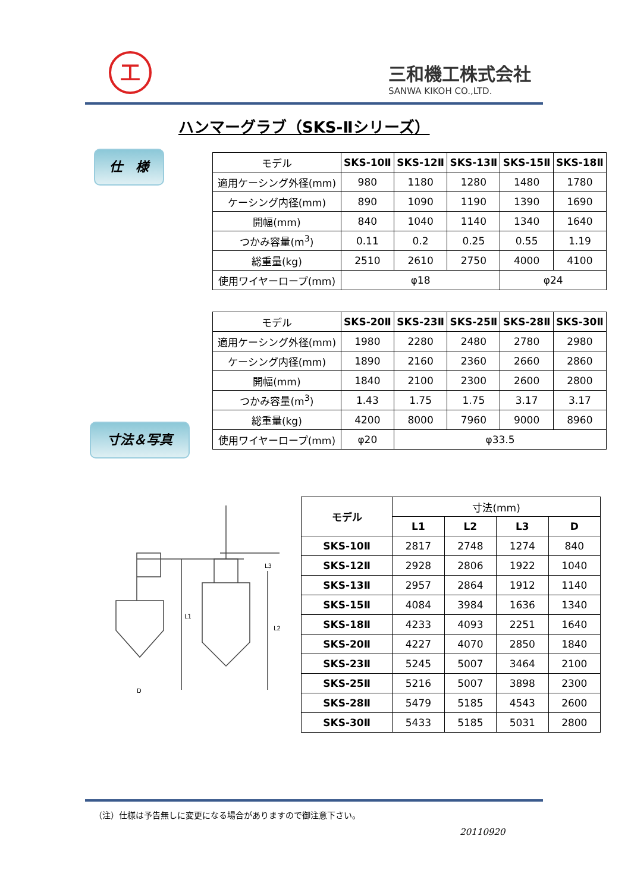工
三和機工株式会社
SANWA KIKOH CO.,LTD.
ハンマーグラブ（SKS-Ⅱシリーズ）
仕　様
| モデル | SKS-10Ⅱ | SKS-12Ⅱ | SKS-13Ⅱ | SKS-15Ⅱ | SKS-18Ⅱ |
| --- | --- | --- | --- | --- | --- |
| 適用ケーシング外径(mm) | 980 | 1180 | 1280 | 1480 | 1780 |
| ケーシング内径(mm) | 890 | 1090 | 1190 | 1390 | 1690 |
| 開幅(mm) | 840 | 1040 | 1140 | 1340 | 1640 |
| つかみ容量(m<sup>3</sup>) | 0.11 | 0.2 | 0.25 | 0.55 | 1.19 |
| 総重量(kg) | 2510 | 2610 | 2750 | 4000 | 4100 |
| 使用ワイヤーロープ(mm) | φ18 | | | φ24 | |
| モデル | SKS-20Ⅱ | SKS-23Ⅱ | SKS-25Ⅱ | SKS-28Ⅱ | SKS-30Ⅱ |
| --- | --- | --- | --- | --- | --- |
| 適用ケーシング外径(mm) | 1980 | 2280 | 2480 | 2780 | 2980 |
| ケーシング内径(mm) | 1890 | 2160 | 2360 | 2660 | 2860 |
| 開幅(mm) | 1840 | 2100 | 2300 | 2600 | 2800 |
| つかみ容量(m<sup>3</sup>) | 1.43 | 1.75 | 1.75 | 3.17 | 3.17 |
| 総重量(kg) | 4200 | 8000 | 7960 | 9000 | 8960 |
| 使用ワイヤーロープ(mm) | φ20 | φ33.5 | | | |
寸法＆写真
D
L1
L2
L3
| モデル | 寸法(mm) | | | |
| --- | --- | --- | --- | --- |
| | L1 | L2 | L3 | D |
| SKS-10Ⅱ | 2817 | 2748 | 1274 | 840 |
| SKS-12Ⅱ | 2928 | 2806 | 1922 | 1040 |
| SKS-13Ⅱ | 2957 | 2864 | 1912 | 1140 |
| SKS-15Ⅱ | 4084 | 3984 | 1636 | 1340 |
| SKS-18Ⅱ | 4233 | 4093 | 2251 | 1640 |
| SKS-20Ⅱ | 4227 | 4070 | 2850 | 1840 |
| SKS-23Ⅱ | 5245 | 5007 | 3464 | 2100 |
| SKS-25Ⅱ | 5216 | 5007 | 3898 | 2300 |
| SKS-28Ⅱ | 5479 | 5185 | 4543 | 2600 |
| SKS-30Ⅱ | 5433 | 5185 | 5031 | 2800 |
（注）仕様は予告無しに変更になる場合がありますので御注意下さい。
20110920